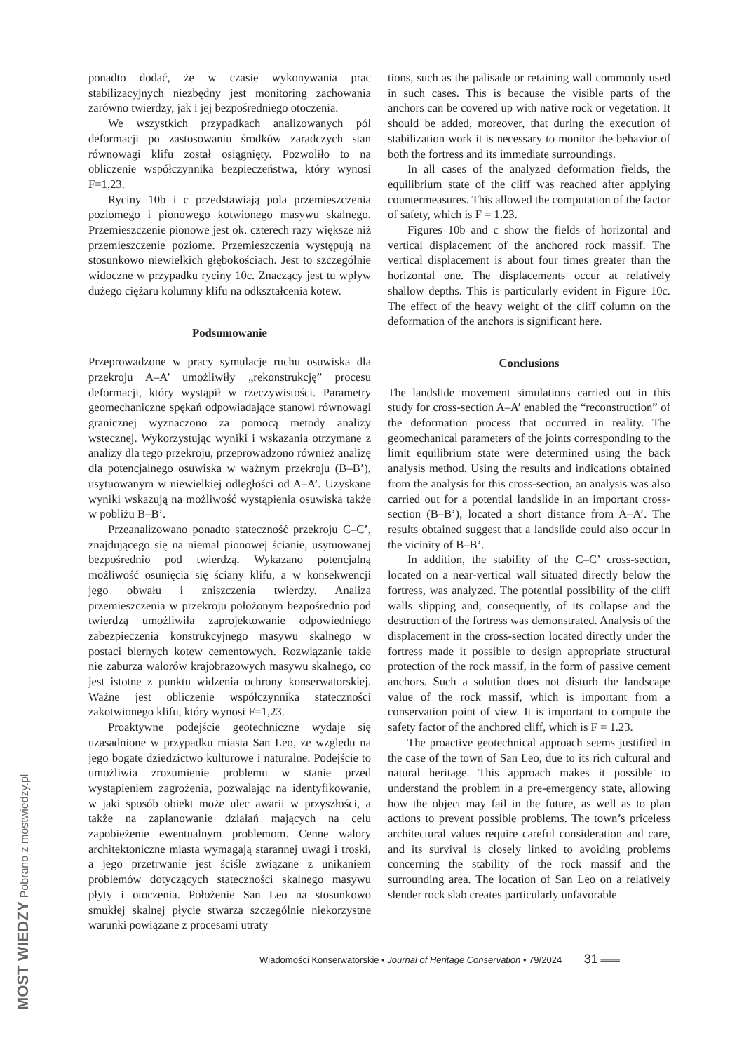ponadto dodać, że w czasie wykonywania prac stabilizacyjnych niezbędny jest monitoring zachowania zarówno twierdzy, jak i jej bezpośredniego otoczenia.
We wszystkich przypadkach analizowanych pól deformacji po zastosowaniu środków zaradczych stan równowagi klifu został osiągnięty. Pozwoliło to na obliczenie współczynnika bezpieczeństwa, który wynosi F=1,23.
Ryciny 10b i c przedstawiają pola przemieszczenia poziomego i pionowego kotwionego masywu skalnego. Przemieszczenie pionowe jest ok. czterech razy większe niż przemieszczenie poziome. Przemieszczenia występują na stosunkowo niewielkich głębokościach. Jest to szczególnie widoczne w przypadku ryciny 10c. Znaczący jest tu wpływ dużego ciężaru kolumny klifu na odkształcenia kotew.
Podsumowanie
Przeprowadzone w pracy symulacje ruchu osuwiska dla przekroju A–A’ umożliwiły „rekonstrukcję” procesu deformacji, który wystąpił w rzeczywistości. Parametry geomechaniczne spękań odpowiadające stanowi równowagi granicznej wyznaczono za pomocą metody analizy wstecznej. Wykorzystując wyniki i wskazania otrzymane z analizy dla tego przekroju, przeprowadzono również analizę dla potencjalnego osuwiska w ważnym przekroju (B–B’), usytuowanym w niewielkiej odległości od A–A’. Uzyskane wyniki wskazują na możliwość wystąpienia osuwiska także w pobliżu B–B’.
Przeanalizowano ponadto stateczność przekroju C–C’, znajdującego się na niemal pionowej ścianie, usytuowanej bezpośrednio pod twierdzą. Wykazano potencjalną możliwość osunięcia się ściany klifu, a w konsekwencji jego obwału i zniszczenia twierdzy. Analiza przemieszczenia w przekroju położonym bezpośrednio pod twierdzą umożliwiła zaprojektowanie odpowiedniego zabezpieczenia konstrukcyjnego masywu skalnego w postaci biernych kotew cementowych. Rozwiązanie takie nie zaburza walorów krajobrazowych masywu skalnego, co jest istotne z punktu widzenia ochrony konserwatorskiej. Ważne jest obliczenie współczynnika stateczności zakotwionego klifu, który wynosi F=1,23.
Proaktywne podejście geotechniczne wydaje się uzasadnione w przypadku miasta San Leo, ze względu na jego bogate dziedzictwo kulturowe i naturalne. Podejście to umożliwia zrozumienie problemu w stanie przed wystąpieniem zagrożenia, pozwalając na identyfikowanie, w jaki sposób obiekt może ulec awarii w przyszłości, a także na zaplanowanie działań mających na celu zapobieżenie ewentualnym problemom. Cenne walory architektoniczne miasta wymagają starannej uwagi i troski, a jego przetrwanie jest ściśle związane z unikaniem problemów dotyczących stateczności skalnego masywu płyty i otoczenia. Położenie San Leo na stosunkowo smukłej skalnej płycie stwarza szczególnie niekorzystne warunki powiązane z procesami utraty
tions, such as the palisade or retaining wall commonly used in such cases. This is because the visible parts of the anchors can be covered up with native rock or vegetation. It should be added, moreover, that during the execution of stabilization work it is necessary to monitor the behavior of both the fortress and its immediate surroundings.
In all cases of the analyzed deformation fields, the equilibrium state of the cliff was reached after applying countermeasures. This allowed the computation of the factor of safety, which is F = 1.23.
Figures 10b and c show the fields of horizontal and vertical displacement of the anchored rock massif. The vertical displacement is about four times greater than the horizontal one. The displacements occur at relatively shallow depths. This is particularly evident in Figure 10c. The effect of the heavy weight of the cliff column on the deformation of the anchors is significant here.
Conclusions
The landslide movement simulations carried out in this study for cross-section A–A’ enabled the “reconstruction” of the deformation process that occurred in reality. The geomechanical parameters of the joints corresponding to the limit equilibrium state were determined using the back analysis method. Using the results and indications obtained from the analysis for this cross-section, an analysis was also carried out for a potential landslide in an important cross-section (B–B’), located a short distance from A–A’. The results obtained suggest that a landslide could also occur in the vicinity of B–B’.
In addition, the stability of the C–C’ cross-section, located on a near-vertical wall situated directly below the fortress, was analyzed. The potential possibility of the cliff walls slipping and, consequently, of its collapse and the destruction of the fortress was demonstrated. Analysis of the displacement in the cross-section located directly under the fortress made it possible to design appropriate structural protection of the rock massif, in the form of passive cement anchors. Such a solution does not disturb the landscape value of the rock massif, which is important from a conservation point of view. It is important to compute the safety factor of the anchored cliff, which is F = 1.23.
The proactive geotechnical approach seems justified in the case of the town of San Leo, due to its rich cultural and natural heritage. This approach makes it possible to understand the problem in a pre-emergency state, allowing how the object may fail in the future, as well as to plan actions to prevent possible problems. The town’s priceless architectural values require careful consideration and care, and its survival is closely linked to avoiding problems concerning the stability of the rock massif and the surrounding area. The location of San Leo on a relatively slender rock slab creates particularly unfavorable
Wiadomości Konserwatorskie • Journal of Heritage Conservation • 79/2024 31 ═══
MOST WIEDZY Pobrano z mostwiedzy.pl